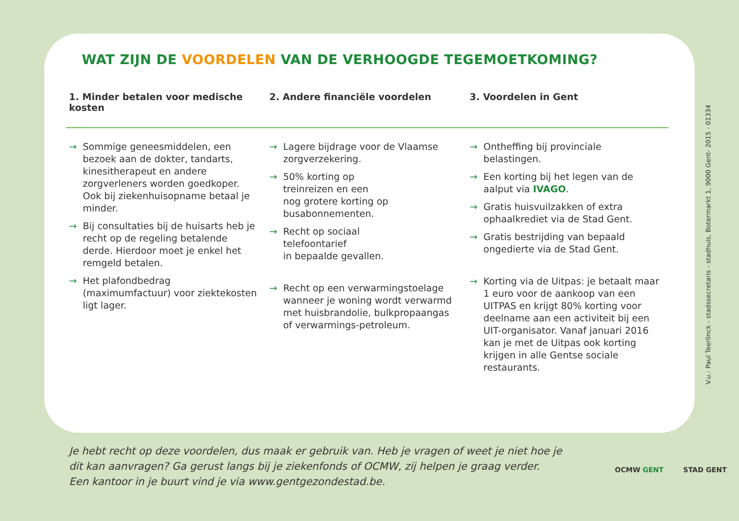WAT ZIJN DE VOORDELEN VAN DE VERHOOGDE TEGEMOETKOMING?
1. Minder betalen voor medische kosten
→ Sommige geneesmiddelen, een bezoek aan de dokter, tandarts, kinesitherapeut en andere zorgverleners worden goedkoper. Ook bij ziekenhuisopname betaal je minder.
→ Bij consultaties bij de huisarts heb je recht op de regeling betalende derde. Hierdoor moet je enkel het remgeld betalen.
→ Het plafondbedrag (maximumfactuur) voor ziektekosten ligt lager.
2. Andere financiële voordelen
→ Lagere bijdrage voor de Vlaamse zorgverzekering.
→ 50% korting op
treinreizen en een
nog grotere korting op
busabonnementen.
→ Recht op sociaal
telefoontarief
in bepaalde gevallen.
→ Recht op een verwarmingstoelage wanneer je woning wordt verwarmd met huisbrandolie, bulkpropaangas of verwarmings-petroleum.
3. Voordelen in Gent
→ Ontheffing bij provinciale belastingen.
→ Een korting bij het legen van de aalput via IVAGO.
→ Gratis huisvuilzakken of extra ophaalkrediet via de Stad Gent.
→ Gratis bestrijding van bepaald ongedierte via de Stad Gent.
→ Korting via de Uitpas: je betaalt maar 1 euro voor de aankoop van een UITPAS en krijgt 80% korting voor deelname aan een activiteit bij een UIT-organisator. Vanaf januari 2016 kan je met de Uitpas ook korting krijgen in alle Gentse sociale restaurants.
V.u.: Paul Teerlinck - stadssecretaris - stadhuis, Botermarkt 1, 9000 Gent- 2015 - 01334
Je hebt recht op deze voordelen, dus maak er gebruik van. Heb je vragen of weet je niet hoe je
dit kan aanvragen? Ga gerust langs bij je ziekenfonds of OCMW, zij helpen je graag verder.
Een kantoor in je buurt vind je via www.gentgezondestad.be.
OCMW GENT STAD GENT